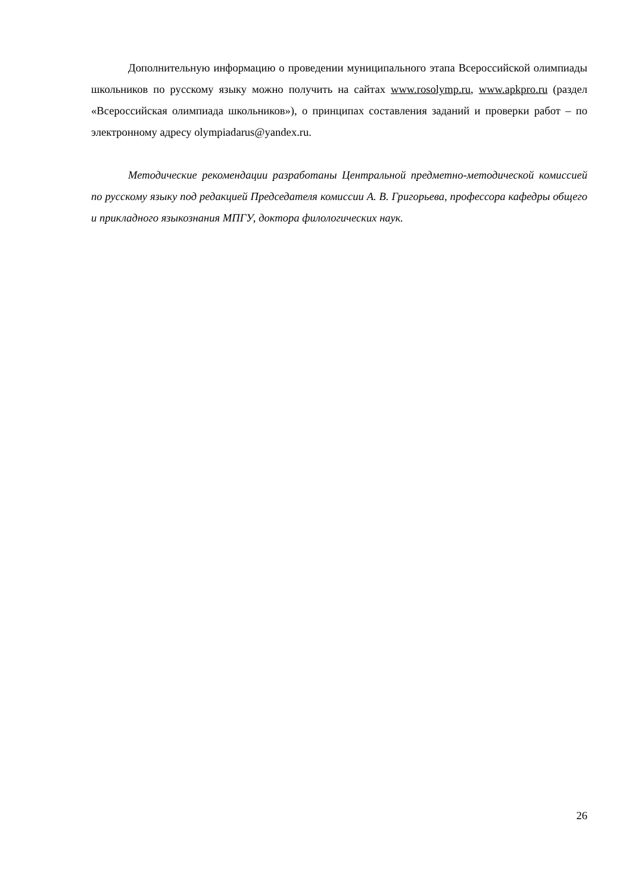Дополнительную информацию о проведении муниципального этапа Всероссийской олимпиады школьников по русскому языку можно получить на сайтах www.rosolymp.ru, www.apkpro.ru (раздел «Всероссийская олимпиада школьников»), о принципах составления заданий и проверки работ – по электронному адресу olympiadarus@yandex.ru.
Методические рекомендации разработаны Центральной предметно-методической комиссией по русскому языку под редакцией Председателя комиссии А. В. Григорьева, профессора кафедры общего и прикладного языкознания МПГУ, доктора филологических наук.
26